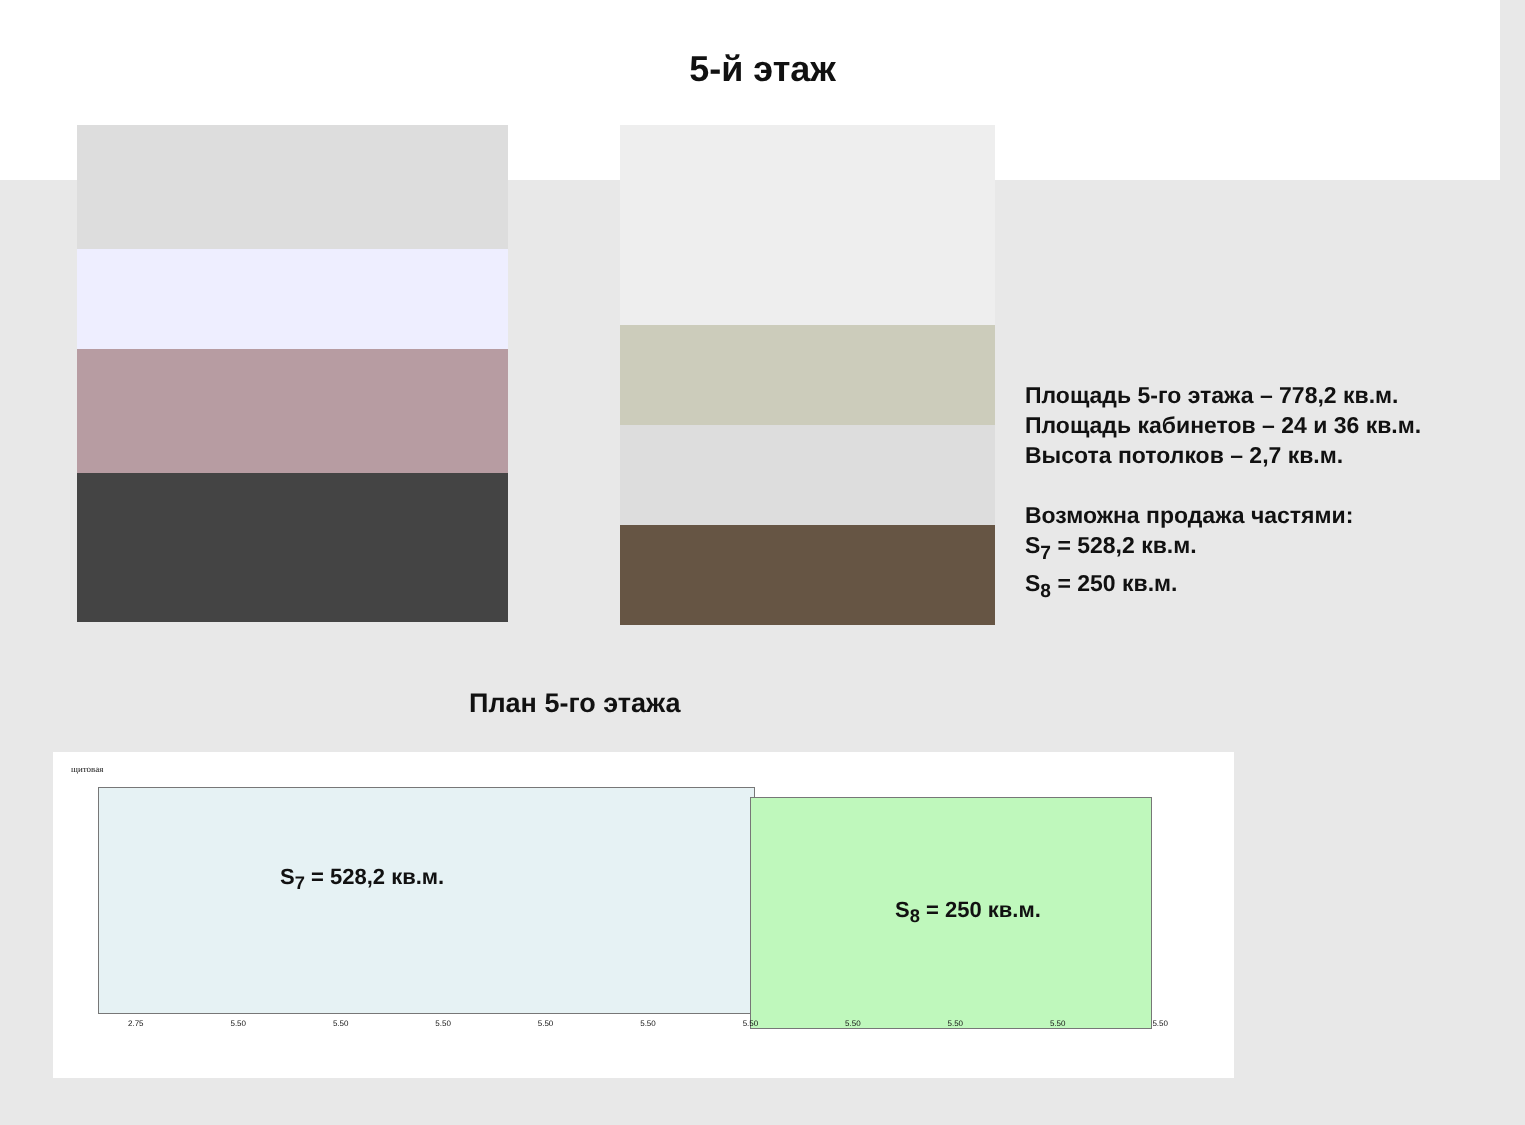5-й этаж
Площадь 5-го этажа – 778,2 кв.м.
Площадь кабинетов – 24 и 36 кв.м.
Высота потолков – 2,7 кв.м.
Возможна продажа частями:
S<sub>7</sub> = 528,2 кв.м.
S<sub>8</sub> = 250 кв.м.
План 5-го этажа
щитовая
S<sub>7</sub> = 528,2 кв.м.
S<sub>8</sub> = 250 кв.м.
2.75 5.50 5.50 5.50 5.50 5.50 5.50 5.50 5.50 5.50 5.50